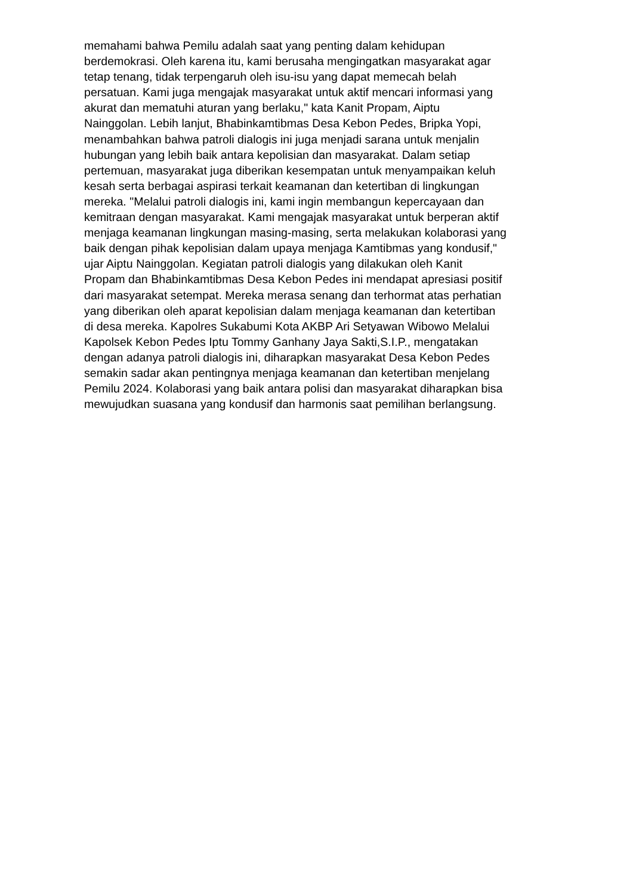memahami bahwa Pemilu adalah saat yang penting dalam kehidupan
berdemokrasi. Oleh karena itu, kami berusaha mengingatkan masyarakat agar
tetap tenang, tidak terpengaruh oleh isu-isu yang dapat memecah belah
persatuan. Kami juga mengajak masyarakat untuk aktif mencari informasi yang
akurat dan mematuhi aturan yang berlaku," kata Kanit Propam, Aiptu
Nainggolan. Lebih lanjut, Bhabinkamtibmas Desa Kebon Pedes, Bripka Yopi,
menambahkan bahwa patroli dialogis ini juga menjadi sarana untuk menjalin
hubungan yang lebih baik antara kepolisian dan masyarakat. Dalam setiap
pertemuan, masyarakat juga diberikan kesempatan untuk menyampaikan keluh
kesah serta berbagai aspirasi terkait keamanan dan ketertiban di lingkungan
mereka. "Melalui patroli dialogis ini, kami ingin membangun kepercayaan dan
kemitraan dengan masyarakat. Kami mengajak masyarakat untuk berperan aktif
menjaga keamanan lingkungan masing-masing, serta melakukan kolaborasi yang
baik dengan pihak kepolisian dalam upaya menjaga Kamtibmas yang kondusif,"
ujar Aiptu Nainggolan. Kegiatan patroli dialogis yang dilakukan oleh Kanit
Propam dan Bhabinkamtibmas Desa Kebon Pedes ini mendapat apresiasi positif
dari masyarakat setempat. Mereka merasa senang dan terhormat atas perhatian
yang diberikan oleh aparat kepolisian dalam menjaga keamanan dan ketertiban
di desa mereka. Kapolres Sukabumi Kota AKBP Ari Setyawan Wibowo Melalui
Kapolsek Kebon Pedes Iptu Tommy Ganhany Jaya Sakti,S.I.P., mengatakan
dengan adanya patroli dialogis ini, diharapkan masyarakat Desa Kebon Pedes
semakin sadar akan pentingnya menjaga keamanan dan ketertiban menjelang
Pemilu 2024. Kolaborasi yang baik antara polisi dan masyarakat diharapkan bisa
mewujudkan suasana yang kondusif dan harmonis saat pemilihan berlangsung.